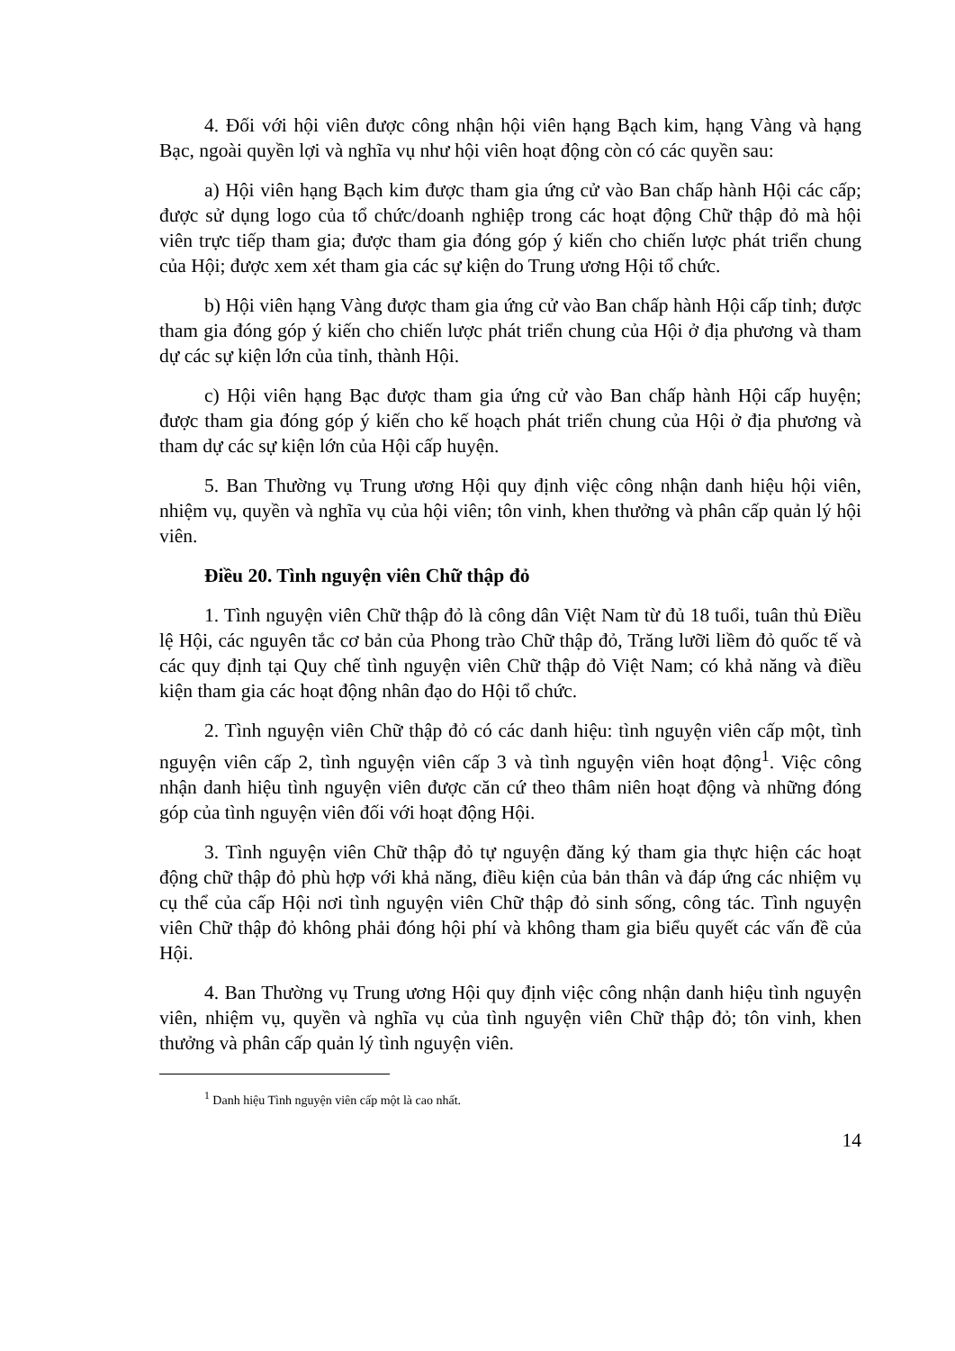4. Đối với hội viên được công nhận hội viên hạng Bạch kim, hạng Vàng và hạng Bạc, ngoài quyền lợi và nghĩa vụ như hội viên hoạt động còn có các quyền sau:
a) Hội viên hạng Bạch kim được tham gia ứng cử vào Ban chấp hành Hội các cấp; được sử dụng logo của tổ chức/doanh nghiệp trong các hoạt động Chữ thập đỏ mà hội viên trực tiếp tham gia; được tham gia đóng góp ý kiến cho chiến lược phát triển chung của Hội; được xem xét tham gia các sự kiện do Trung ương Hội tổ chức.
b) Hội viên hạng Vàng được tham gia ứng cử vào Ban chấp hành Hội cấp tỉnh; được tham gia đóng góp ý kiến cho chiến lược phát triển chung của Hội ở địa phương và tham dự các sự kiện lớn của tỉnh, thành Hội.
c) Hội viên hạng Bạc được tham gia ứng cử vào Ban chấp hành Hội cấp huyện; được tham gia đóng góp ý kiến cho kế hoạch phát triển chung của Hội ở địa phương và tham dự các sự kiện lớn của Hội cấp huyện.
5. Ban Thường vụ Trung ương Hội quy định việc công nhận danh hiệu hội viên, nhiệm vụ, quyền và nghĩa vụ của hội viên; tôn vinh, khen thưởng và phân cấp quản lý hội viên.
Điều 20. Tình nguyện viên Chữ thập đỏ
1. Tình nguyện viên Chữ thập đỏ là công dân Việt Nam từ đủ 18 tuổi, tuân thủ Điều lệ Hội, các nguyên tắc cơ bản của Phong trào Chữ thập đỏ, Trăng lưỡi liềm đỏ quốc tế và các quy định tại Quy chế tình nguyện viên Chữ thập đỏ Việt Nam; có khả năng và điều kiện tham gia các hoạt động nhân đạo do Hội tổ chức.
2. Tình nguyện viên Chữ thập đỏ có các danh hiệu: tình nguyện viên cấp một, tình nguyện viên cấp 2, tình nguyện viên cấp 3 và tình nguyện viên hoạt động<sup>1</sup>. Việc công nhận danh hiệu tình nguyện viên được căn cứ theo thâm niên hoạt động và những đóng góp của tình nguyện viên đối với hoạt động Hội.
3. Tình nguyện viên Chữ thập đỏ tự nguyện đăng ký tham gia thực hiện các hoạt động chữ thập đỏ phù hợp với khả năng, điều kiện của bản thân và đáp ứng các nhiệm vụ cụ thể của cấp Hội nơi tình nguyện viên Chữ thập đỏ sinh sống, công tác. Tình nguyện viên Chữ thập đỏ không phải đóng hội phí và không tham gia biểu quyết các vấn đề của Hội.
4. Ban Thường vụ Trung ương Hội quy định việc công nhận danh hiệu tình nguyện viên, nhiệm vụ, quyền và nghĩa vụ của tình nguyện viên Chữ thập đỏ; tôn vinh, khen thưởng và phân cấp quản lý tình nguyện viên.
<sup>1</sup> Danh hiệu Tình nguyện viên cấp một là cao nhất.
14